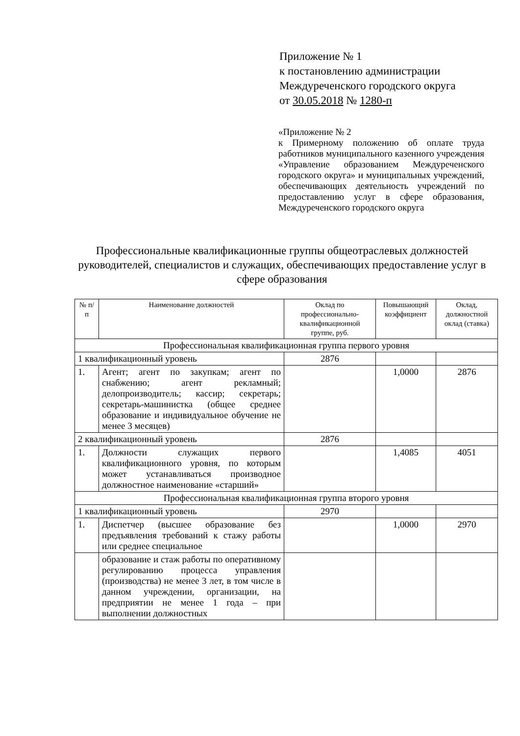Приложение № 1
к постановлению администрации
Междуреченского городского округа
от 30.05.2018 № 1280-п
«Приложение № 2
к Примерному положению об оплате труда работников муниципального казенного учреждения «Управление образованием Междуреченского городского округа» и муниципальных учреждений, обеспечивающих деятельность учреждений по предоставлению услуг в сфере образования, Междуреченского городского округа
Профессиональные квалификационные группы общеотраслевых должностей руководителей, специалистов и служащих, обеспечивающих предоставление услуг в сфере образования
| № п/п | Наименование должностей | Оклад по профессионально-квалификационной группе, руб. | Повышающий коэффициент | Оклад, должностной оклад (ставка) |
| --- | --- | --- | --- | --- |
| Профессиональная квалификационная группа первого уровня | | | | |
| 1 квалификационный уровень | | 2876 | | |
| 1. | Агент; агент по закупкам; агент по снабжению; агент рекламный; делопроизводитель; кассир; секретарь; секретарь-машинистка (общее среднее образование и индивидуальное обучение не менее 3 месяцев) | | 1,0000 | 2876 |
| 2 квалификационный уровень | | 2876 | | |
| 1. | Должности служащих первого квалификационного уровня, по которым может устанавливаться производное должностное наименование «старший» | | 1,4085 | 4051 |
| Профессиональная квалификационная группа второго уровня | | | | |
| 1 квалификационный уровень | | 2970 | | |
| 1. | Диспетчер (высшее образование без предъявления требований к стажу работы или среднее специальное | | 1,0000 | 2970 |
| | образование и стаж работы по оперативному регулированию процесса управления (производства) не менее 3 лет, в том числе в данном учреждении, организации, на предприятии не менее 1 года – при выполнении должностных | | | |